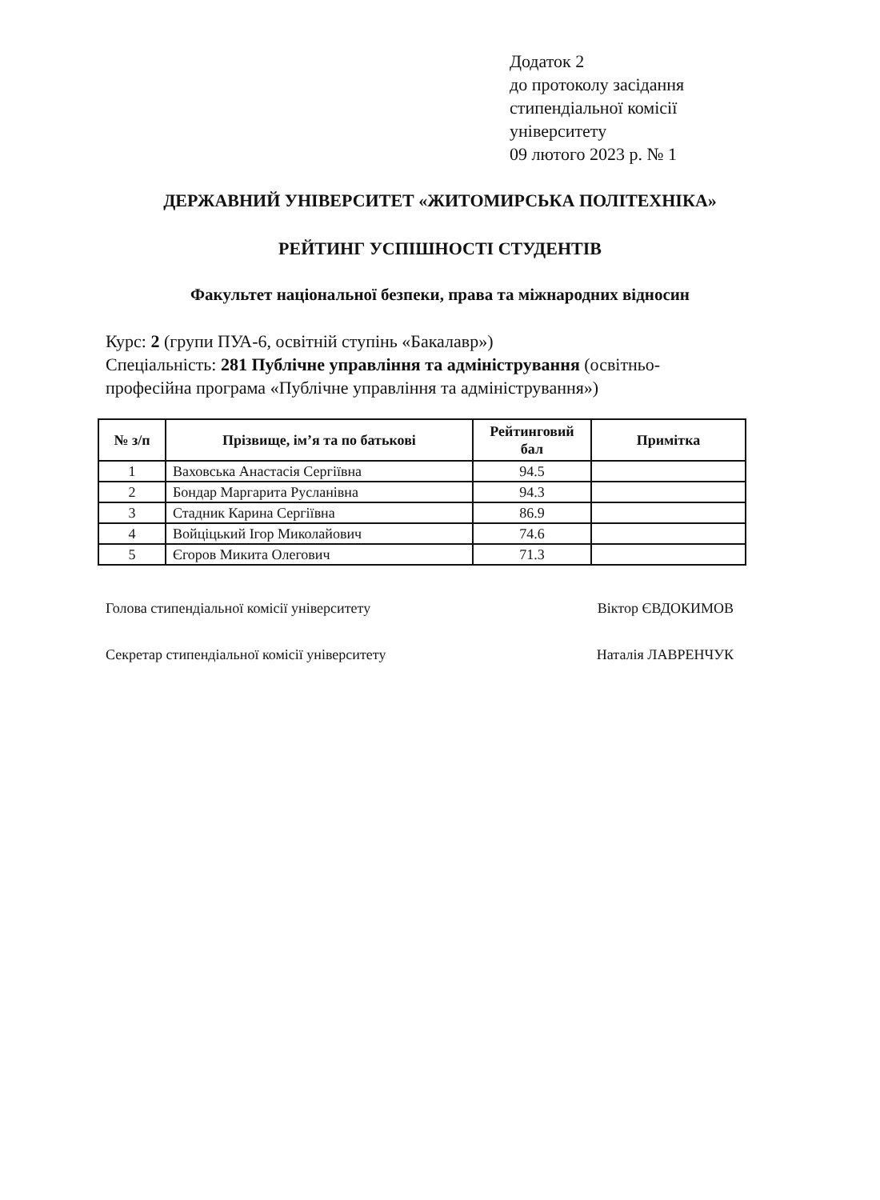Додаток 2
до протоколу засідання
стипендіальної комісії
університету
09 лютого 2023 р. № 1
ДЕРЖАВНИЙ УНІВЕРСИТЕТ «ЖИТОМИРСЬКА ПОЛІТЕХНІКА»
РЕЙТИНГ УСПІШНОСТІ СТУДЕНТІВ
Факультет національної безпеки, права та міжнародних відносин
Курс: 2 (групи ПУА-6, освітній ступінь «Бакалавр»)
Спеціальність: 281 Публічне управління та адміністрування (освітньо-професійна програма «Публічне управління та адміністрування»)
| № з/п | Прізвище, ім’я та по батькові | Рейтинговий бал | Примітка |
| --- | --- | --- | --- |
| 1 | Ваховська Анастасія Сергіївна | 94.5 | |
| 2 | Бондар Маргарита Русланівна | 94.3 | |
| 3 | Стадник Карина Сергіївна | 86.9 | |
| 4 | Войціцький Ігор Миколайович | 74.6 | |
| 5 | Єгоров Микита Олегович | 71.3 | |
Голова стипендіальної комісії університету Віктор ЄВДОКИМОВ
Секретар стипендіальної комісії університету Наталія ЛАВРЕНЧУК